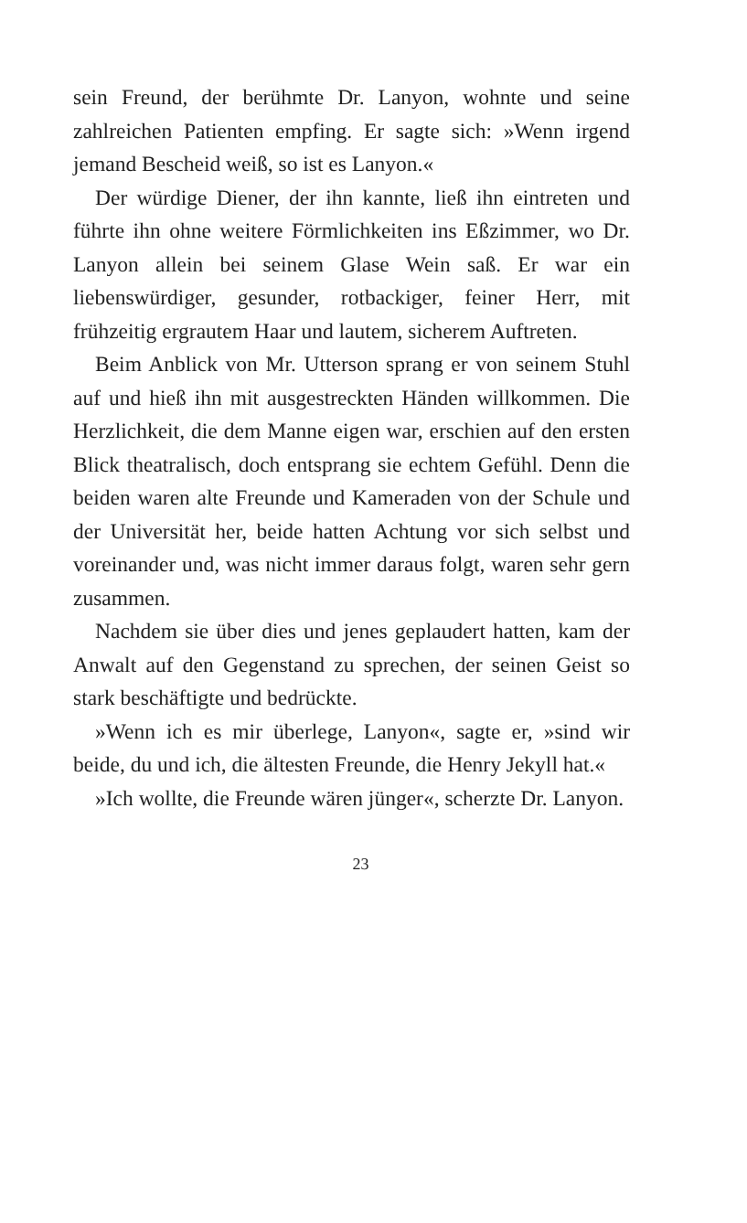sein Freund, der berühmte Dr. Lanyon, wohnte und seine zahlreichen Patienten empfing. Er sagte sich: »Wenn irgend jemand Bescheid weiß, so ist es Lanyon.«
Der würdige Diener, der ihn kannte, ließ ihn eintreten und führte ihn ohne weitere Förmlichkeiten ins Eßzimmer, wo Dr. Lanyon allein bei seinem Glase Wein saß. Er war ein liebenswürdiger, gesunder, rotbackiger, feiner Herr, mit frühzeitig ergrautem Haar und lautem, sicherem Auftreten.
Beim Anblick von Mr. Utterson sprang er von seinem Stuhl auf und hieß ihn mit ausgestreckten Händen willkommen. Die Herzlichkeit, die dem Manne eigen war, erschien auf den ersten Blick theatralisch, doch entsprang sie echtem Gefühl. Denn die beiden waren alte Freunde und Kameraden von der Schule und der Universität her, beide hatten Achtung vor sich selbst und voreinander und, was nicht immer daraus folgt, waren sehr gern zusammen.
Nachdem sie über dies und jenes geplaudert hatten, kam der Anwalt auf den Gegenstand zu sprechen, der seinen Geist so stark beschäftigte und bedrückte.
»Wenn ich es mir überlege, Lanyon«, sagte er, »sind wir beide, du und ich, die ältesten Freunde, die Henry Jekyll hat.«
»Ich wollte, die Freunde wären jünger«, scherzte Dr. Lanyon.
23